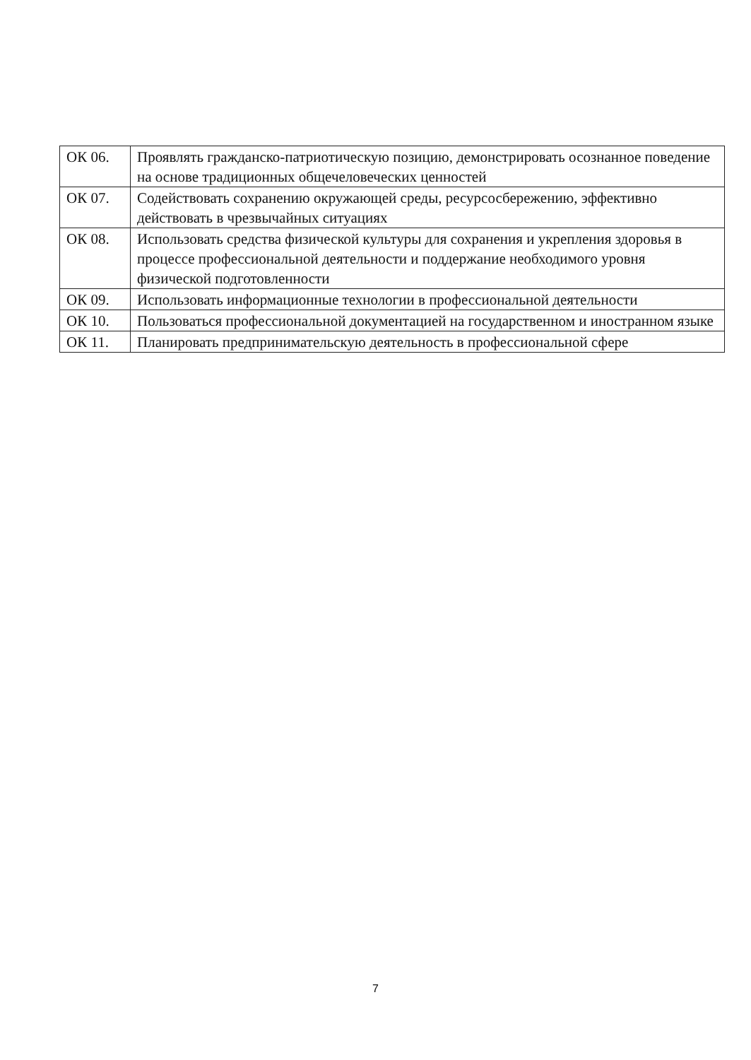| ОК 06. | Проявлять гражданско-патриотическую позицию, демонстрировать осознанное поведение на основе традиционных общечеловеческих ценностей |
| ОК 07. | Содействовать сохранению окружающей среды, ресурсосбережению, эффективно действовать в чрезвычайных ситуациях |
| ОК 08. | Использовать средства физической культуры для сохранения и укрепления здоровья в процессе профессиональной деятельности и поддержание необходимого уровня физической подготовленности |
| ОК 09. | Использовать информационные технологии в профессиональной деятельности |
| ОК 10. | Пользоваться профессиональной документацией на государственном и иностранном языке |
| ОК 11. | Планировать предпринимательскую деятельность в профессиональной сфере |
7